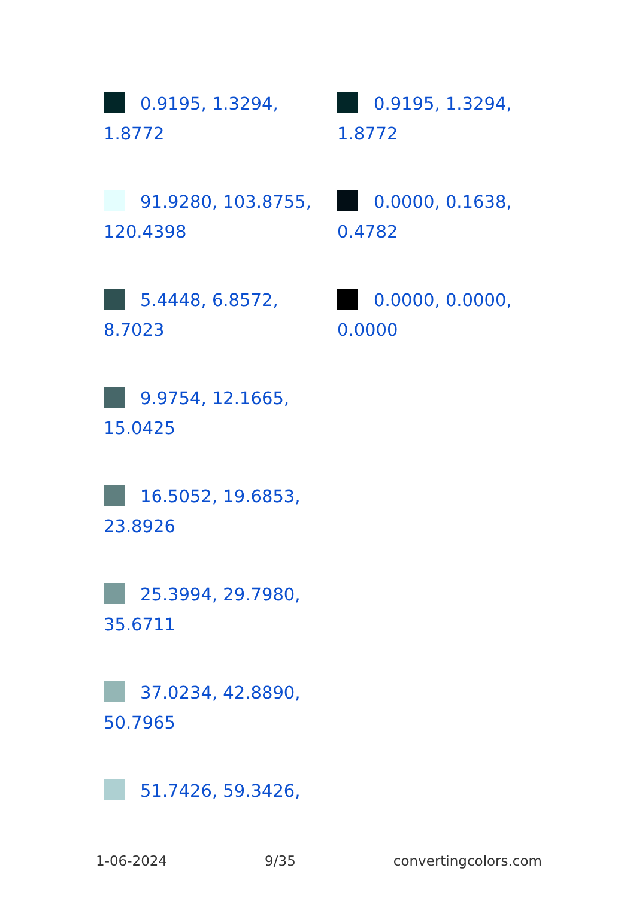0.9195, 1.3294, 1.8772
0.9195, 1.3294, 1.8772
91.9280, 103.8755, 120.4398
0.0000, 0.1638, 0.4782
5.4448, 6.8572, 8.7023
0.0000, 0.0000, 0.0000
9.9754, 12.1665, 15.0425
16.5052, 19.6853, 23.8926
25.3994, 29.7980, 35.6711
37.0234, 42.8890, 50.7965
51.7426, 59.3426,
1-06-2024 9/35 convertingcolors.com